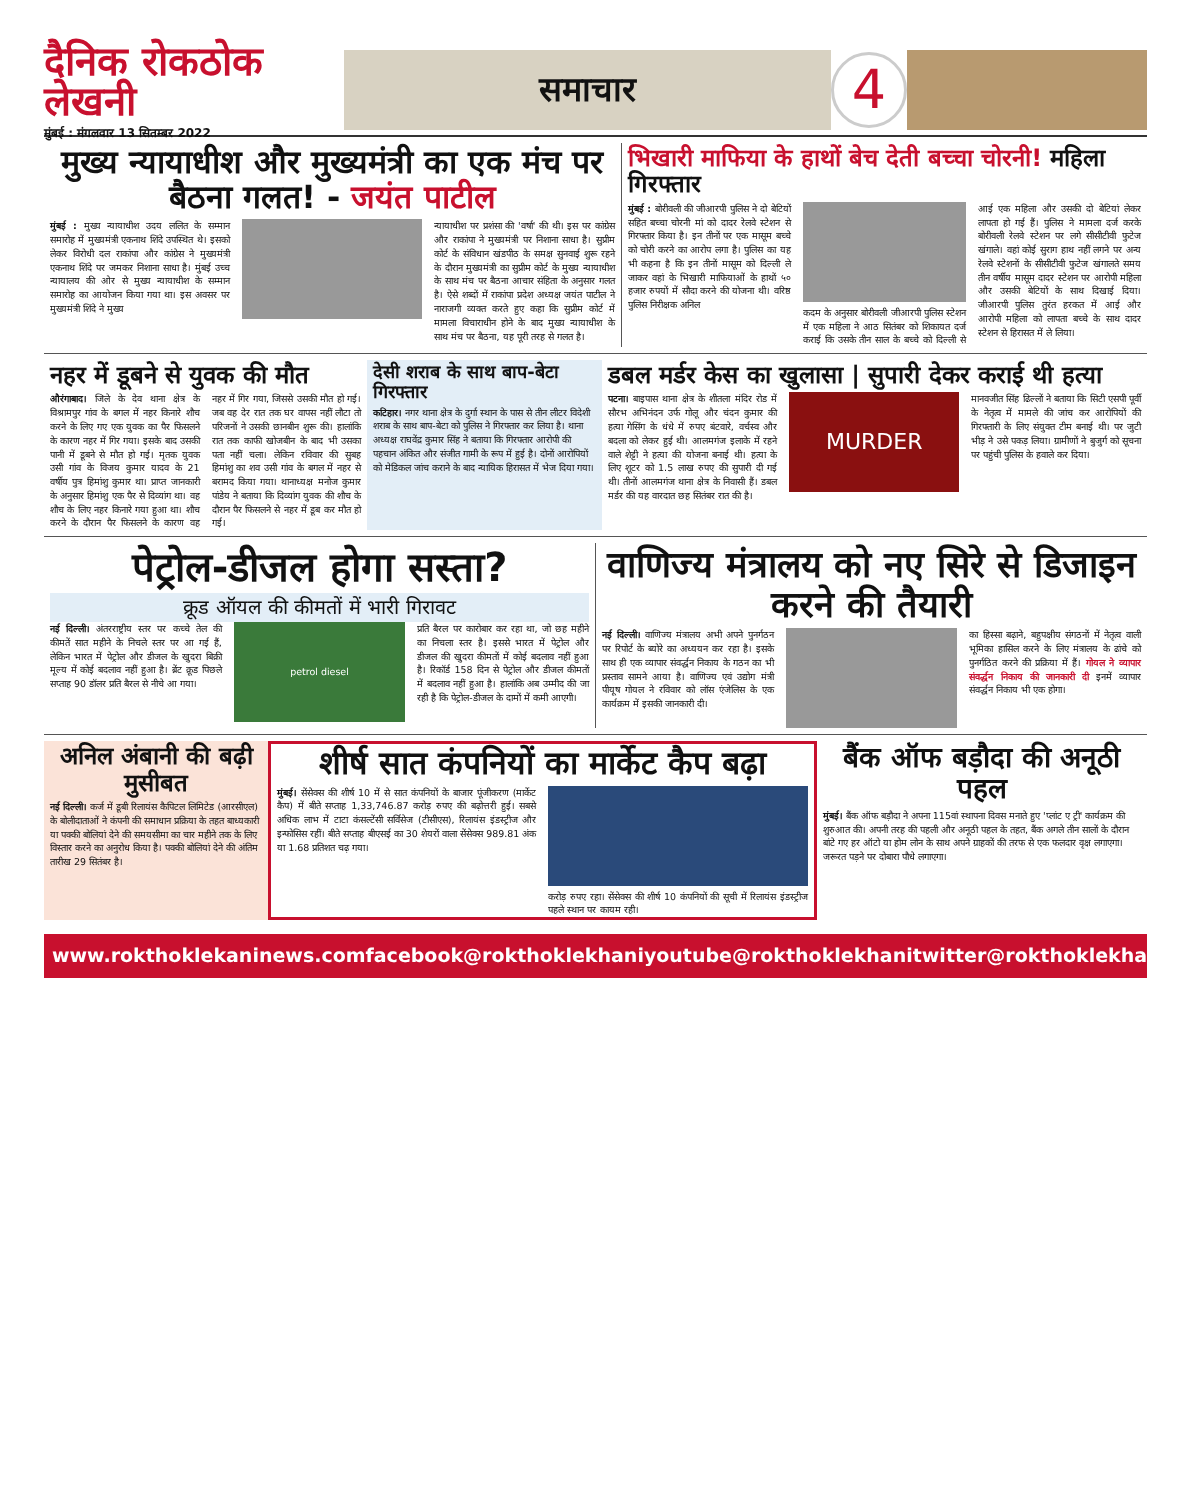दैनिक रोकठोक लेखनी
मुंबई : मंगलवार 13 सितम्बर 2022
समाचार
4
मुख्य न्यायाधीश और मुख्यमंत्री का एक मंच पर बैठना गलत! - जयंत पाटील
मुंबई : मुख्य न्यायाधीश उदय ललित के सम्मान समारोह में मुख्यमंत्री एकनाथ शिंदे उपस्थित थे। इसको लेकर विरोधी दल राकांपा और कांग्रेस ने मुख्यमंत्री एकनाथ शिंदे पर जमकर निशाना साधा है। मुंबई उच्च न्यायालय की ओर से मुख्य न्यायाधीश के सम्मान समारोह का आयोजन किया गया था। इस अवसर पर मुख्यमंत्री शिंदे ने मुख्य
न्यायाधीश पर प्रशंसा की 'वर्षा' की थी। इस पर कांग्रेस और राकांपा ने मुख्यमंत्री पर निशाना साधा है। सुप्रीम कोर्ट के संविधान खंडपीठ के समक्ष सुनवाई शुरू रहने के दौरान मुख्यमंत्री का सुप्रीम कोर्ट के मुख्य न्यायाधीश के साथ मंच पर बैठना आचार संहिता के अनुसार गलत है। ऐसे शब्दों में राकांपा प्रदेश अध्यक्ष जयंत पाटील ने नाराजगी व्यक्त करते हुए कहा कि सुप्रीम कोर्ट में मामला विचाराधीन होने के बाद मुख्य न्यायाधीश के साथ मंच पर बैठना, यह पूरी तरह से गलत है।
भिखारी माफिया के हाथों बेच देती बच्चा चोरनी! महिला गिरफ्तार
मुंबई : बोरीवली की जीआरपी पुलिस ने दो बेटियों सहित बच्चा चोरनी मां को दादर रेलवे स्टेशन से गिरफ्तार किया है। इन तीनों पर एक मासूम बच्चे को चोरी करने का आरोप लगा है। पुलिस का यह भी कहना है कि इन तीनों मासूम को दिल्ली ले जाकर वहां के भिखारी माफियाओं के हाथों ५० हजार रुपयों में सौदा करने की योजना थी। वरिष्ठ पुलिस निरीक्षक अनिल
कदम के अनुसार बोरीवली जीआरपी पुलिस स्टेशन में एक महिला ने आठ सितंबर को शिकायत दर्ज कराई कि उसके तीन साल के बच्चे को दिल्ली से आई एक महिला और उसकी दो बेटियां लेकर लापता हो गई हैं। पुलिस ने मामला दर्ज करके बोरीवली रेलवे स्टेशन पर लगे सीसीटीवी फुटेज खंगाले। वहां कोई सुराग हाथ नहीं लगने पर अन्य रेलवे स्टेशनों के सीसीटीवी फुटेज खंगालते समय तीन वर्षीय मासूम दादर स्टेशन पर आरोपी महिला और उसकी बेटियों के साथ दिखाई दिया। जीआरपी पुलिस तुरंत हरकत में आई और आरोपी महिला को लापता बच्चे के साथ दादर स्टेशन से हिरासत में ले लिया।
नहर में डूबने से युवक की मौत
औरंगाबाद। जिले के देव थाना क्षेत्र के विश्रामपुर गांव के बगल में नहर किनारे शौच करने के लिए गए एक युवक का पैर फिसलने के कारण नहर में गिर गया। इसके बाद उसकी पानी में डूबने से मौत हो गई। मृतक युवक उसी गांव के विजय कुमार यादव के 21 वर्षीय पुत्र हिमांशु कुमार था। प्राप्त जानकारी के अनुसार हिमांशु एक पैर से दिव्यांग था। वह शौच के लिए नहर किनारे गया हुआ था। शौच करने के दौरान पैर फिसलने के कारण वह नहर में गिर गया, जिससे उसकी मौत हो गई। जब वह देर रात तक घर वापस नहीं लौटा तो परिजनों ने उसकी छानबीन शुरू की। हालांकि रात तक काफी खोजबीन के बाद भी उसका पता नहीं चला। लेकिन रविवार की सुबह हिमांशु का शव उसी गांव के बगल में नहर से बरामद किया गया। थानाध्यक्ष मनोज कुमार पांडेय ने बताया कि दिव्यांग युवक की शौच के दौरान पैर फिसलने से नहर में डूब कर मौत हो गई।
देसी शराब के साथ बाप-बेटा गिरफ्तार
कटिहार। नगर थाना क्षेत्र के दुर्गा स्थान के पास से तीन लीटर विदेशी शराब के साथ बाप-बेटा को पुलिस ने गिरफ्तार कर लिया है। थाना अध्यक्ष राघवेंद्र कुमार सिंह ने बताया कि गिरफ्तार आरोपी की पहचान अंकित और संजीत गामी के रूप में हुई है। दोनों आरोपियों को मेडिकल जांच कराने के बाद न्यायिक हिरासत में भेज दिया गया।
डबल मर्डर केस का खुलासा | सुपारी देकर कराई थी हत्या
पटना। बाइपास थाना क्षेत्र के शीतला मंदिर रोड में सौरभ अभिनंदन उर्फ गोलू और चंदन कुमार की हत्या गेसिंग के धंधे में रुपए बंटवारे, वर्चस्व और बदला को लेकर हुई थी। आलमगंज इलाके में रहने वाले शेट्टी ने हत्या की योजना बनाई थी। हत्या के लिए शूटर को 1.5 लाख रुपए की सुपारी दी गई थी। तीनों आलमगंज थाना क्षेत्र के निवासी हैं। डबल मर्डर की यह वारदात छह सितंबर रात की है।
MURDER
मानवजीत सिंह ढिल्लों ने बताया कि सिटी एसपी पूर्वी के नेतृत्व में मामले की जांच कर आरोपियों की गिरफ्तारी के लिए संयुक्त टीम बनाई थी। पर जुटी भीड़ ने उसे पकड़ लिया। ग्रामीणों ने बुजुर्ग को सूचना पर पहुंची पुलिस के हवाले कर दिया।
पेट्रोल-डीजल होगा सस्ता?
क्रूड ऑयल की कीमतों में भारी गिरावट
नई दिल्ली। अंतरराष्ट्रीय स्तर पर कच्चे तेल की कीमतें सात महीने के निचले स्तर पर आ गई हैं, लेकिन भारत में पेट्रोल और डीजल के खुदरा बिक्री मूल्य में कोई बदलाव नहीं हुआ है। ब्रेंट क्रूड पिछले सप्ताह 90 डॉलर प्रति बैरल से नीचे आ गया।
petrol diesel
प्रति बैरल पर कारोबार कर रहा था, जो छह महीने का निचला स्तर है। इससे भारत में पेट्रोल और डीजल की खुदरा कीमतों में कोई बदलाव नहीं हुआ है। रिकॉर्ड 158 दिन से पेट्रोल और डीजल कीमतों में बदलाव नहीं हुआ है। हालांकि अब उम्मीद की जा रही है कि पेट्रोल-डीजल के दामों में कमी आएगी।
वाणिज्य मंत्रालय को नए सिरे से डिजाइन करने की तैयारी
नई दिल्ली। वाणिज्य मंत्रालय अभी अपने पुनर्गठन पर रिपोर्ट के ब्योरे का अध्ययन कर रहा है। इसके साथ ही एक व्यापार संवर्द्धन निकाय के गठन का भी प्रस्ताव सामने आया है। वाणिज्य एवं उद्योग मंत्री पीयूष गोयल ने रविवार को लॉस एंजेलिस के एक कार्यक्रम में इसकी जानकारी दी।
का हिस्सा बढ़ाने, बहुपक्षीय संगठनों में नेतृत्व वाली भूमिका हासिल करने के लिए मंत्रालय के ढांचे को पुनर्गठित करने की प्रक्रिया में हैं। गोयल ने व्यापार संवर्द्धन निकाय की जानकारी दी इनमें व्यापार संवर्द्धन निकाय भी एक होगा।
अनिल अंबानी की बढ़ी मुसीबत
नई दिल्ली। कर्ज में डूबी रिलायंस कैपिटल लिमिटेड (आरसीएल) के बोलीदाताओं ने कंपनी की समाधान प्रक्रिया के तहत बाध्यकारी या पक्की बोलियां देने की समयसीमा का चार महीने तक के लिए विस्तार करने का अनुरोध किया है। पक्की बोलियां देने की अंतिम तारीख 29 सितंबर है।
शीर्ष सात कंपनियों का मार्केट कैप बढ़ा
मुंबई। सेंसेक्स की शीर्ष 10 में से सात कंपनियों के बाजार पूंजीकरण (मार्केट कैप) में बीते सप्ताह 1,33,746.87 करोड़ रुपए की बढ़ोत्तरी हुई। सबसे अधिक लाभ में टाटा कंसल्टेंसी सर्विसेज (टीसीएस), रिलायंस इंडस्ट्रीज और इन्फोसिस रहीं। बीते सप्ताह बीएसई का 30 शेयरों वाला सेंसेक्स 989.81 अंक या 1.68 प्रतिशत चढ़ गया।
करोड़ रुपए रहा। सेंसेक्स की शीर्ष 10 कंपनियों की सूची में रिलायंस इंडस्ट्रीज पहले स्थान पर कायम रही।
बैंक ऑफ बड़ौदा की अनूठी पहल
मुंबई। बैंक ऑफ बड़ौदा ने अपना 115वां स्थापना दिवस मनाते हुए 'प्लांट ए ट्री' कार्यक्रम की शुरुआत की। अपनी तरह की पहली और अनूठी पहल के तहत, बैंक अगले तीन सालों के दौरान बांटे गए हर ऑटो या होम लोन के साथ अपने ग्राहकों की तरफ से एक फलदार वृक्ष लगाएगा। जरूरत पड़ने पर दोबारा पौधे लगाएगा।
www.rokthoklekaninews.com facebook@rokthoklekhani youtube@rokthoklekhani twitter@rokthoklekhani